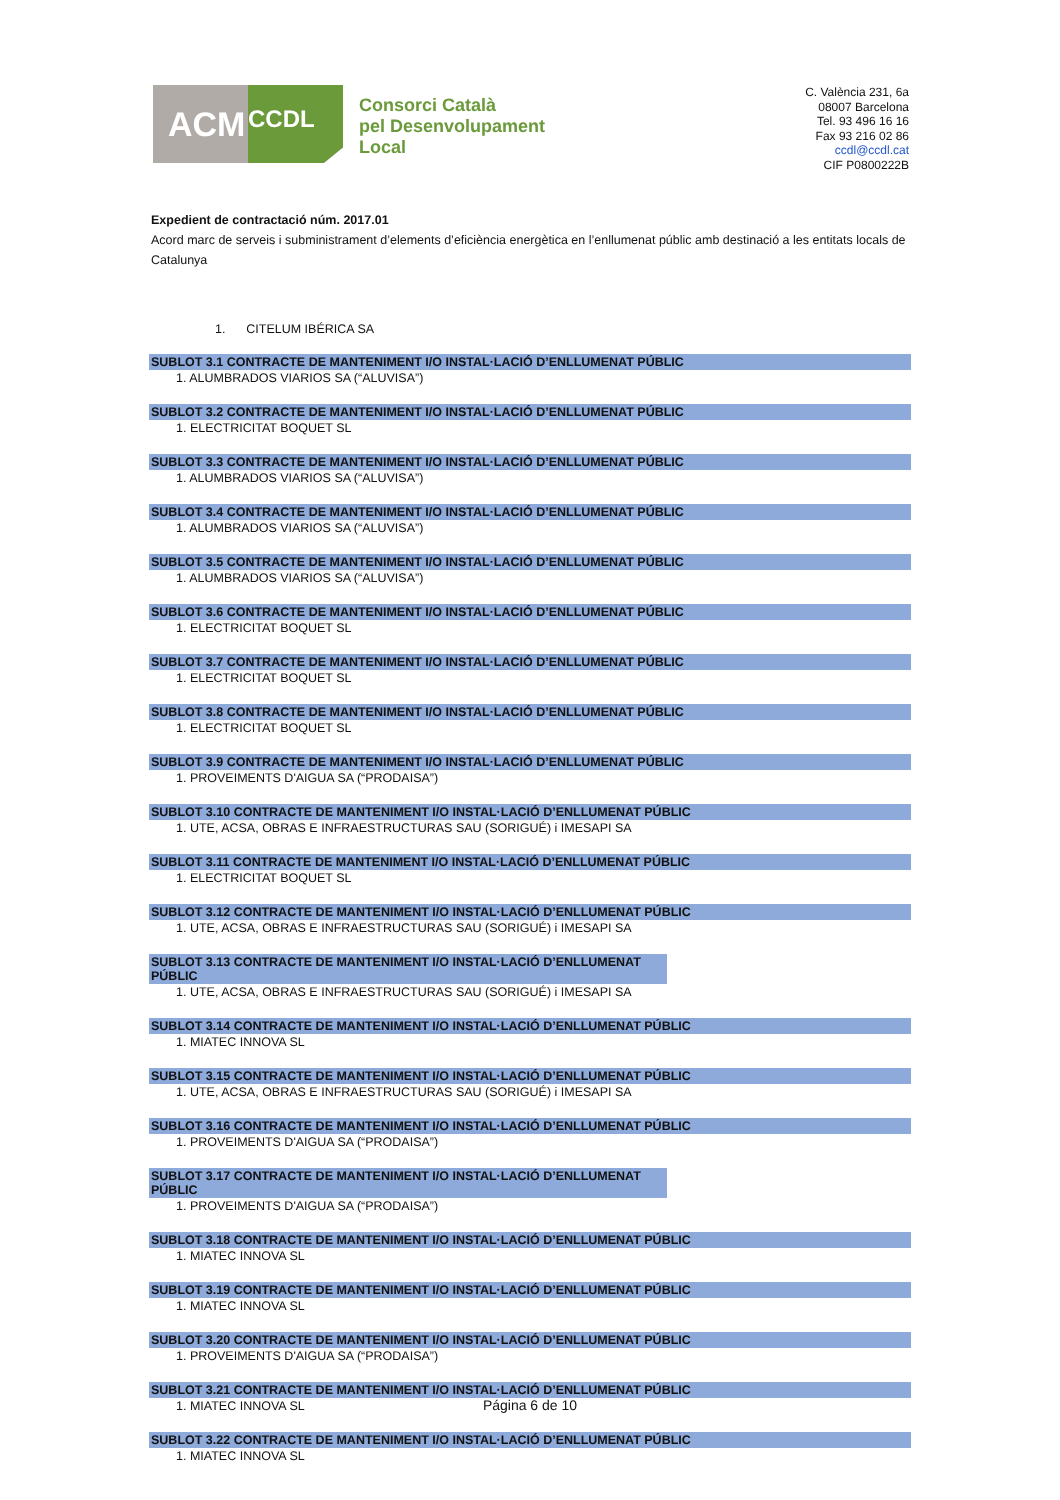ACM
CCDL
Consorci Català
pel Desenvolupament
Local
C. València 231, 6a
08007 Barcelona
Tel. 93 496 16 16
Fax 93 216 02 86
ccdl@ccdl.cat
CIF P0800222B
Expedient de contractació núm. 2017.01
Acord marc de serveis i subministrament d’elements d’eficiència energètica en l’enllumenat públic amb destinació a les entitats locals de Catalunya
1. CITELUM IBÉRICA SA
SUBLOT 3.1 CONTRACTE DE MANTENIMENT I/O INSTAL·LACIÓ D’ENLLUMENAT PÚBLIC
1. ALUMBRADOS VIARIOS SA (“ALUVISA”)
SUBLOT 3.2 CONTRACTE DE MANTENIMENT I/O INSTAL·LACIÓ D’ENLLUMENAT PÚBLIC
1. ELECTRICITAT BOQUET SL
SUBLOT 3.3 CONTRACTE DE MANTENIMENT I/O INSTAL·LACIÓ D’ENLLUMENAT PÚBLIC
1. ALUMBRADOS VIARIOS SA (“ALUVISA”)
SUBLOT 3.4 CONTRACTE DE MANTENIMENT I/O INSTAL·LACIÓ D’ENLLUMENAT PÚBLIC
1. ALUMBRADOS VIARIOS SA (“ALUVISA”)
SUBLOT 3.5 CONTRACTE DE MANTENIMENT I/O INSTAL·LACIÓ D’ENLLUMENAT PÚBLIC
1. ALUMBRADOS VIARIOS SA (“ALUVISA”)
SUBLOT 3.6 CONTRACTE DE MANTENIMENT I/O INSTAL·LACIÓ D’ENLLUMENAT PÚBLIC
1. ELECTRICITAT BOQUET SL
SUBLOT 3.7 CONTRACTE DE MANTENIMENT I/O INSTAL·LACIÓ D’ENLLUMENAT PÚBLIC
1. ELECTRICITAT BOQUET SL
SUBLOT 3.8 CONTRACTE DE MANTENIMENT I/O INSTAL·LACIÓ D’ENLLUMENAT PÚBLIC
1. ELECTRICITAT BOQUET SL
SUBLOT 3.9 CONTRACTE DE MANTENIMENT I/O INSTAL·LACIÓ D’ENLLUMENAT PÚBLIC
1. PROVEIMENTS D'AIGUA SA (“PRODAISA”)
SUBLOT 3.10 CONTRACTE DE MANTENIMENT I/O INSTAL·LACIÓ D’ENLLUMENAT PÚBLIC
1. UTE, ACSA, OBRAS E INFRAESTRUCTURAS SAU (SORIGUÉ) i IMESAPI SA
SUBLOT 3.11 CONTRACTE DE MANTENIMENT I/O INSTAL·LACIÓ D’ENLLUMENAT PÚBLIC
1. ELECTRICITAT BOQUET SL
SUBLOT 3.12 CONTRACTE DE MANTENIMENT I/O INSTAL·LACIÓ D’ENLLUMENAT PÚBLIC
1. UTE, ACSA, OBRAS E INFRAESTRUCTURAS SAU (SORIGUÉ) i IMESAPI SA
SUBLOT 3.13 CONTRACTE DE MANTENIMENT I/O INSTAL·LACIÓ D’ENLLUMENAT PÚBLIC
1. UTE, ACSA, OBRAS E INFRAESTRUCTURAS SAU (SORIGUÉ) i IMESAPI SA
SUBLOT 3.14 CONTRACTE DE MANTENIMENT I/O INSTAL·LACIÓ D’ENLLUMENAT PÚBLIC
1. MIATEC INNOVA SL
SUBLOT 3.15 CONTRACTE DE MANTENIMENT I/O INSTAL·LACIÓ D’ENLLUMENAT PÚBLIC
1. UTE, ACSA, OBRAS E INFRAESTRUCTURAS SAU (SORIGUÉ) i IMESAPI SA
SUBLOT 3.16 CONTRACTE DE MANTENIMENT I/O INSTAL·LACIÓ D’ENLLUMENAT PÚBLIC
1. PROVEIMENTS D'AIGUA SA (“PRODAISA”)
SUBLOT 3.17 CONTRACTE DE MANTENIMENT I/O INSTAL·LACIÓ D’ENLLUMENAT PÚBLIC
1. PROVEIMENTS D'AIGUA SA (“PRODAISA”)
SUBLOT 3.18 CONTRACTE DE MANTENIMENT I/O INSTAL·LACIÓ D’ENLLUMENAT PÚBLIC
1. MIATEC INNOVA SL
SUBLOT 3.19 CONTRACTE DE MANTENIMENT I/O INSTAL·LACIÓ D’ENLLUMENAT PÚBLIC
1. MIATEC INNOVA SL
SUBLOT 3.20 CONTRACTE DE MANTENIMENT I/O INSTAL·LACIÓ D’ENLLUMENAT PÚBLIC
1. PROVEIMENTS D'AIGUA SA (“PRODAISA”)
SUBLOT 3.21 CONTRACTE DE MANTENIMENT I/O INSTAL·LACIÓ D’ENLLUMENAT PÚBLIC
1. MIATEC INNOVA SL
SUBLOT 3.22 CONTRACTE DE MANTENIMENT I/O INSTAL·LACIÓ D’ENLLUMENAT PÚBLIC
1. MIATEC INNOVA SL
Página 6 de 10